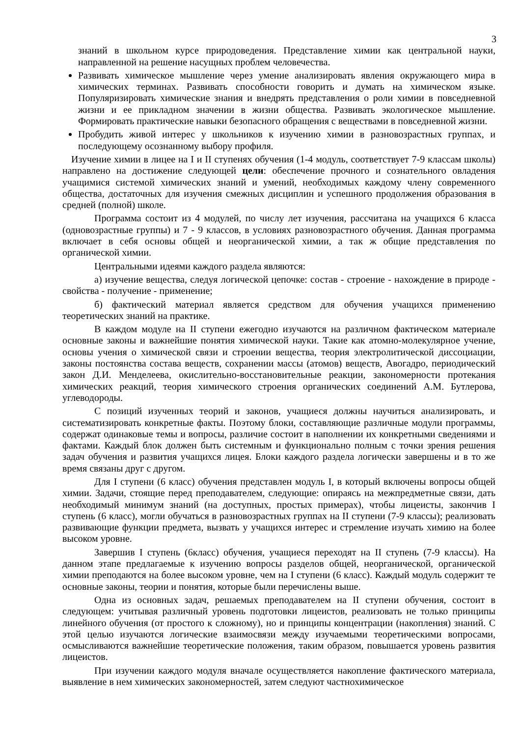3
знаний в школьном курсе природоведения. Представление химии как центральной науки, направленной на решение насущных проблем человечества.
Развивать химическое мышление через умение анализировать явления окружающего мира в химических терминах. Развивать способности говорить и думать на химическом языке. Популяризировать химические знания и внедрять представления о роли химии в повседневной жизни и ее прикладном значении в жизни общества. Развивать экологическое мышление. Формировать практические навыки безопасного обращения с веществами в повседневной жизни.
Пробудить живой интерес у школьников к изучению химии в разновозрастных группах, и последующему осознанному выбору профиля.
Изучение химии в лицее на I и II ступенях обучения (1-4 модуль, соответствует 7-9 классам школы) направлено на достижение следующей цели: обеспечение прочного и сознательного овладения учащимися системой химических знаний и умений, необходимых каждому члену современного общества, достаточных для изучения смежных дисциплин и успешного продолжения образования в средней (полной) школе.
Программа состоит из 4 модулей, по числу лет изучения, рассчитана на учащихся 6 класса (одновозрастные группы) и 7 - 9 классов, в условиях разновозрастного обучения. Данная программа включает в себя основы общей и неорганической химии, а так ж общие представления по органической химии.
Центральными идеями каждого раздела являются:
а) изучение вещества, следуя логической цепочке: состав - строение - нахождение в природе - свойства - получение - применение;
б) фактический материал является средством для обучения учащихся применению теоретических знаний на практике.
В каждом модуле на II ступени ежегодно изучаются на различном фактическом материале основные законы и важнейшие понятия химической науки. Такие как атомно-молекулярное учение, основы учения о химической связи и строении вещества, теория электролитической диссоциации, законы постоянства состава веществ, сохранении массы (атомов) веществ, Авогадро, периодический закон Д.И. Менделеева, окислительно-восстановительные реакции, закономерности протекания химических реакций, теория химического строения органических соединений А.М. Бутлерова, углеводороды.
С позиций изученных теорий и законов, учащиеся должны научиться анализировать, и систематизировать конкретные факты. Поэтому блоки, составляющие различные модули программы, содержат одинаковые темы и вопросы, различие состоит в наполнении их конкретными сведениями и фактами. Каждый блок должен быть системным и функционально полным с точки зрения решения задач обучения и развития учащихся лицея. Блоки каждого раздела логически завершены и в то же время связаны друг с другом.
Для I ступени (6 класс) обучения представлен модуль I, в который включены вопросы общей химии. Задачи, стоящие перед преподавателем, следующие: опираясь на межпредметные связи, дать необходимый минимум знаний (на доступных, простых примерах), чтобы лицеисты, закончив I ступень (6 класс), могли обучаться в разновозрастных группах на II ступени (7-9 классы); реализовать развивающие функции предмета, вызвать у учащихся интерес и стремление изучать химию на более высоком уровне.
Завершив I ступень (6класс) обучения, учащиеся переходят на II ступень (7-9 классы). На данном этапе предлагаемые к изучению вопросы разделов общей, неорганической, органической химии преподаются на более высоком уровне, чем на I ступени (6 класс). Каждый модуль содержит те основные законы, теории и понятия, которые были перечислены выше.
Одна из основных задач, решаемых преподавателем на II ступени обучения, состоит в следующем: учитывая различный уровень подготовки лицеистов, реализовать не только принципы линейного обучения (от простого к сложному), но и принципы концентрации (накопления) знаний. С этой целью изучаются логические взаимосвязи между изучаемыми теоретическими вопросами, осмысливаются важнейшие теоретические положения, таким образом, повышается уровень развития лицеистов.
При изучении каждого модуля вначале осуществляется накопление фактического материала, выявление в нем химических закономерностей, затем следуют частнохимическое